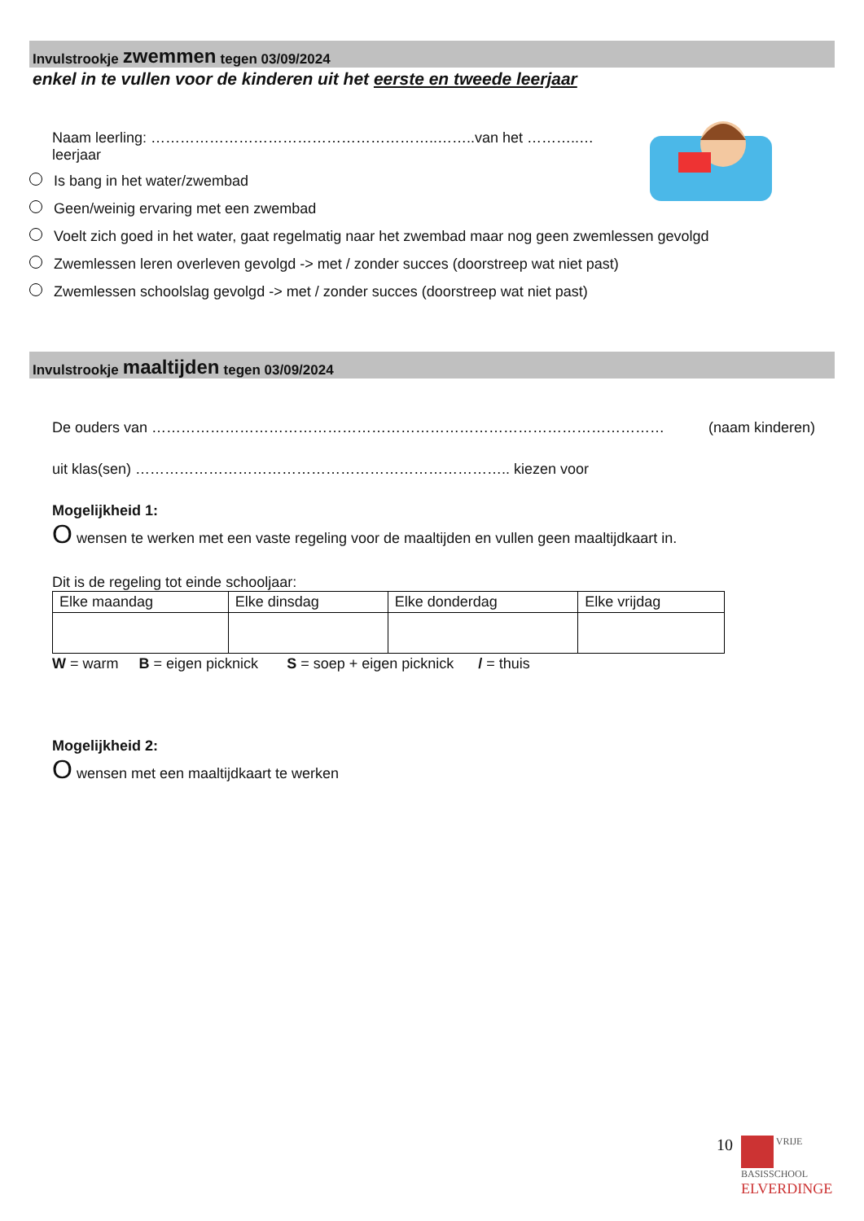Invulstrookje zwemmen tegen 03/09/2024
enkel in te vullen voor de kinderen uit het eerste en tweede leerjaar
Naam leerling: …………………………………………………..……..van het ………..… leerjaar
Is bang in het water/zwembad
Geen/weinig ervaring met een zwembad
Voelt zich goed in het water, gaat regelmatig naar het zwembad maar nog geen zwemlessen gevolgd
Zwemlessen leren overleven gevolgd -> met / zonder succes (doorstreep wat niet past)
Zwemlessen schoolslag gevolgd -> met / zonder succes (doorstreep wat niet past)
Invulstrookje maaltijden tegen 03/09/2024
De ouders van …………………………………………………………………………………………… (naam kinderen)
uit klas(sen) ………………………………………………………………….. kiezen voor
Mogelijkheid 1:
O wensen te werken met een vaste regeling voor de maaltijden en vullen geen maaltijdkaart in.
Dit is de regeling tot einde schooljaar:
| Elke maandag | Elke dinsdag | Elke donderdag | Elke vrijdag |
W = warm B = eigen picknick S = soep + eigen picknick / = thuis
Mogelijkheid 2:
O wensen met een maaltijdkaart te werken
10
VRIJE
BASISSCHOOL
ELVERDINGE